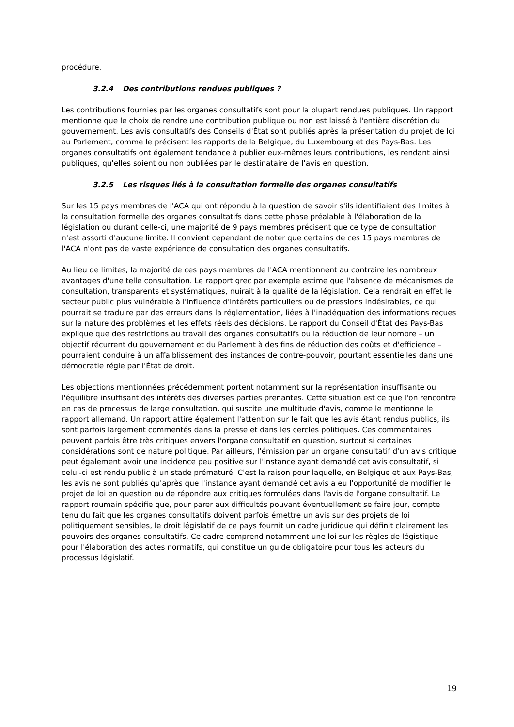procédure.
3.2.4 Des contributions rendues publiques ?
Les contributions fournies par les organes consultatifs sont pour la plupart rendues publiques. Un rapport mentionne que le choix de rendre une contribution publique ou non est laissé à l'entière discrétion du gouvernement. Les avis consultatifs des Conseils d'État sont publiés après la présentation du projet de loi au Parlement, comme le précisent les rapports de la Belgique, du Luxembourg et des Pays-Bas. Les organes consultatifs ont également tendance à publier eux-mêmes leurs contributions, les rendant ainsi publiques, qu'elles soient ou non publiées par le destinataire de l'avis en question.
3.2.5 Les risques liés à la consultation formelle des organes consultatifs
Sur les 15 pays membres de l'ACA qui ont répondu à la question de savoir s'ils identifiaient des limites à la consultation formelle des organes consultatifs dans cette phase préalable à l'élaboration de la législation ou durant celle-ci, une majorité de 9 pays membres précisent que ce type de consultation n'est assorti d'aucune limite. Il convient cependant de noter que certains de ces 15 pays membres de l'ACA n'ont pas de vaste expérience de consultation des organes consultatifs.
Au lieu de limites, la majorité de ces pays membres de l'ACA mentionnent au contraire les nombreux avantages d'une telle consultation. Le rapport grec par exemple estime que l'absence de mécanismes de consultation, transparents et systématiques, nuirait à la qualité de la législation. Cela rendrait en effet le secteur public plus vulnérable à l'influence d'intérêts particuliers ou de pressions indésirables, ce qui pourrait se traduire par des erreurs dans la réglementation, liées à l'inadéquation des informations reçues sur la nature des problèmes et les effets réels des décisions. Le rapport du Conseil d'État des Pays-Bas explique que des restrictions au travail des organes consultatifs ou la réduction de leur nombre – un objectif récurrent du gouvernement et du Parlement à des fins de réduction des coûts et d'efficience – pourraient conduire à un affaiblissement des instances de contre-pouvoir, pourtant essentielles dans une démocratie régie par l'État de droit.
Les objections mentionnées précédemment portent notamment sur la représentation insuffisante ou l'équilibre insuffisant des intérêts des diverses parties prenantes. Cette situation est ce que l'on rencontre en cas de processus de large consultation, qui suscite une multitude d'avis, comme le mentionne le rapport allemand. Un rapport attire également l'attention sur le fait que les avis étant rendus publics, ils sont parfois largement commentés dans la presse et dans les cercles politiques. Ces commentaires peuvent parfois être très critiques envers l'organe consultatif en question, surtout si certaines considérations sont de nature politique. Par ailleurs, l'émission par un organe consultatif d'un avis critique peut également avoir une incidence peu positive sur l'instance ayant demandé cet avis consultatif, si celui-ci est rendu public à un stade prématuré. C'est la raison pour laquelle, en Belgique et aux Pays-Bas, les avis ne sont publiés qu'après que l'instance ayant demandé cet avis a eu l'opportunité de modifier le projet de loi en question ou de répondre aux critiques formulées dans l'avis de l'organe consultatif. Le rapport roumain spécifie que, pour parer aux difficultés pouvant éventuellement se faire jour, compte tenu du fait que les organes consultatifs doivent parfois émettre un avis sur des projets de loi politiquement sensibles, le droit législatif de ce pays fournit un cadre juridique qui définit clairement les pouvoirs des organes consultatifs. Ce cadre comprend notamment une loi sur les règles de légistique pour l'élaboration des actes normatifs, qui constitue un guide obligatoire pour tous les acteurs du processus législatif.
19